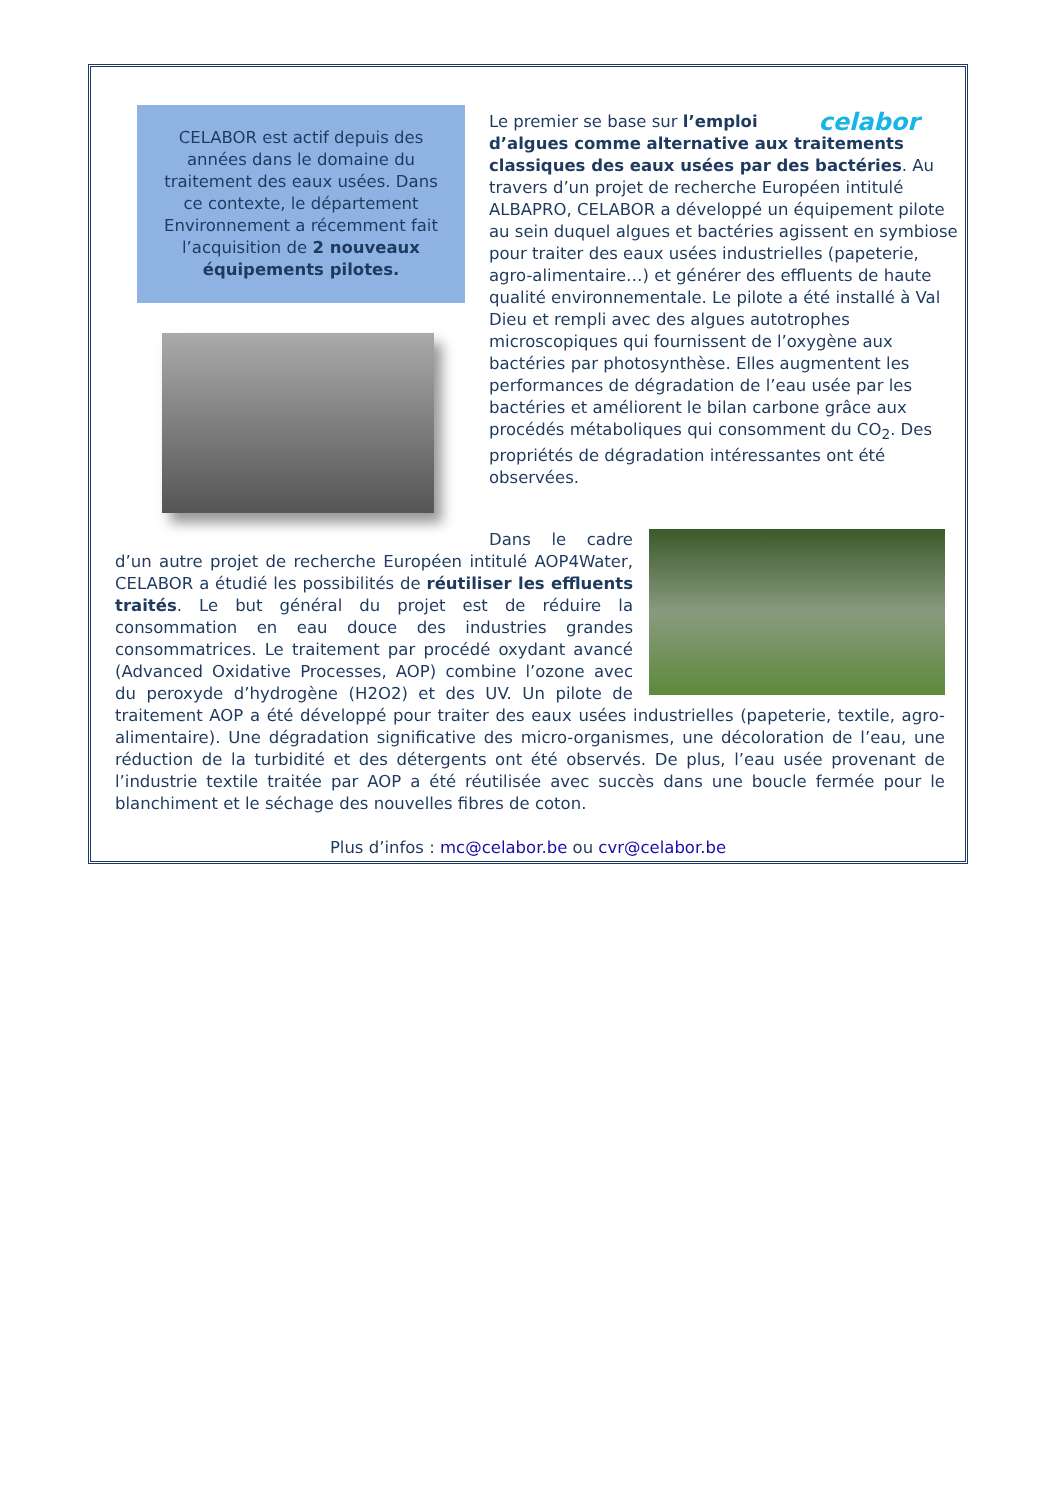CELABOR est actif depuis des années dans le domaine du traitement des eaux usées. Dans ce contexte, le département Environnement a récemment fait l’acquisition de 2 nouveaux équipements pilotes.
celabor
Le premier se base sur l’emploi d’algues comme alternative aux traitements classiques des eaux usées par des bactéries. Au travers d’un projet de recherche Européen intitulé ALBAPRO, CELABOR a développé un équipement pilote au sein duquel algues et bactéries agissent en symbiose pour traiter des eaux usées industrielles (papeterie, agro-alimentaire…) et générer des effluents de haute qualité environnementale. Le pilote a été installé à Val Dieu et rempli avec des algues autotrophes microscopiques qui fournissent de l’oxygène aux bactéries par photosynthèse. Elles augmentent les performances de dégradation de l’eau usée par les bactéries et améliorent le bilan carbone grâce aux procédés métaboliques qui consomment du CO<sub>2</sub>. Des propriétés de dégradation intéressantes ont été observées.
Dans le cadre d’un autre projet de recherche Européen intitulé AOP4Water, CELABOR a étudié les possibilités de réutiliser les effluents traités. Le but général du projet est de réduire la consommation en eau douce des industries grandes consommatrices. Le traitement par procédé oxydant avancé (Advanced Oxidative Processes, AOP) combine l’ozone avec du peroxyde d’hydrogène (H2O2) et des UV. Un pilote de traitement AOP a été développé pour traiter des eaux usées industrielles (papeterie, textile, agro-alimentaire). Une dégradation significative des micro-organismes, une décoloration de l’eau, une réduction de la turbidité et des détergents ont été observés. De plus, l’eau usée provenant de l’industrie textile traitée par AOP a été réutilisée avec succès dans une boucle fermée pour le blanchiment et le séchage des nouvelles fibres de coton.
Plus d’infos : mc@celabor.be ou cvr@celabor.be